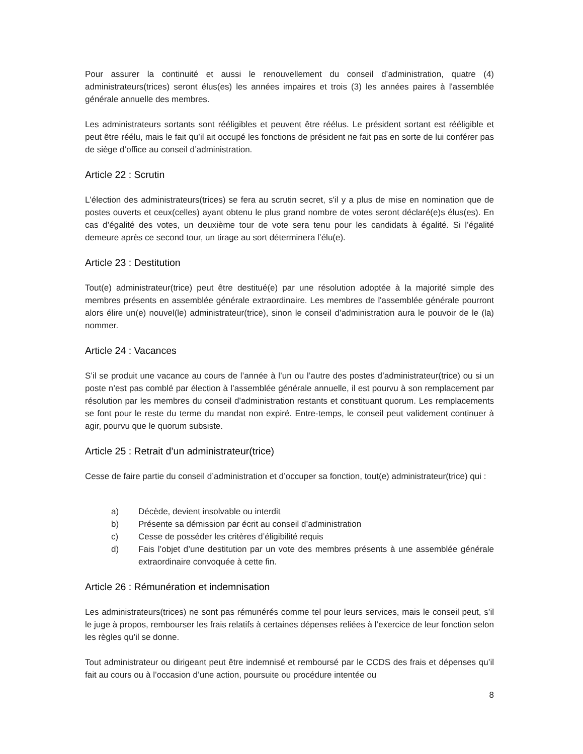Pour assurer la continuité et aussi le renouvellement du conseil d’administration, quatre (4) administrateurs(trices) seront élus(es) les années impaires et trois (3) les années paires à l'assemblée générale annuelle des membres.
Les administrateurs sortants sont rééligibles et peuvent être réélus. Le président sortant est rééligible et peut être réélu, mais le fait qu’il ait occupé les fonctions de président ne fait pas en sorte de lui conférer pas de siège d’office au conseil d’administration.
Article 22 : Scrutin
L'élection des administrateurs(trices) se fera au scrutin secret, s'il y a plus de mise en nomination que de postes ouverts et ceux(celles) ayant obtenu le plus grand nombre de votes seront déclaré(e)s élus(es). En cas d’égalité des votes, un deuxième tour de vote sera tenu pour les candidats à égalité. Si l’égalité demeure après ce second tour, un tirage au sort déterminera l’élu(e).
Article 23 : Destitution
Tout(e) administrateur(trice) peut être destitué(e) par une résolution adoptée à la majorité simple des membres présents en assemblée générale extraordinaire. Les membres de l'assemblée générale pourront alors élire un(e) nouvel(le) administrateur(trice), sinon le conseil d’administration aura le pouvoir de le (la) nommer.
Article 24 : Vacances
S’il se produit une vacance au cours de l’année à l’un ou l’autre des postes d’administrateur(trice) ou si un poste n’est pas comblé par élection à l’assemblée générale annuelle, il est pourvu à son remplacement par résolution par les membres du conseil d’administration restants et constituant quorum. Les remplacements se font pour le reste du terme du mandat non expiré. Entre-temps, le conseil peut validement continuer à agir, pourvu que le quorum subsiste.
Article 25 : Retrait d’un administrateur(trice)
Cesse de faire partie du conseil d’administration et d’occuper sa fonction, tout(e) administrateur(trice) qui :
a) Décède, devient insolvable ou interdit
b) Présente sa démission par écrit au conseil d’administration
c) Cesse de posséder les critères d’éligibilité requis
d) Fais l’objet d’une destitution par un vote des membres présents à une assemblée générale extraordinaire convoquée à cette fin.
Article 26 : Rémunération et indemnisation
Les administrateurs(trices) ne sont pas rémunérés comme tel pour leurs services, mais le conseil peut, s’il le juge à propos, rembourser les frais relatifs à certaines dépenses reliées à l’exercice de leur fonction selon les règles qu’il se donne.
Tout administrateur ou dirigeant peut être indemnisé et remboursé par le CCDS des frais et dépenses qu’il fait au cours ou à l’occasion d’une action, poursuite ou procédure intentée ou
8